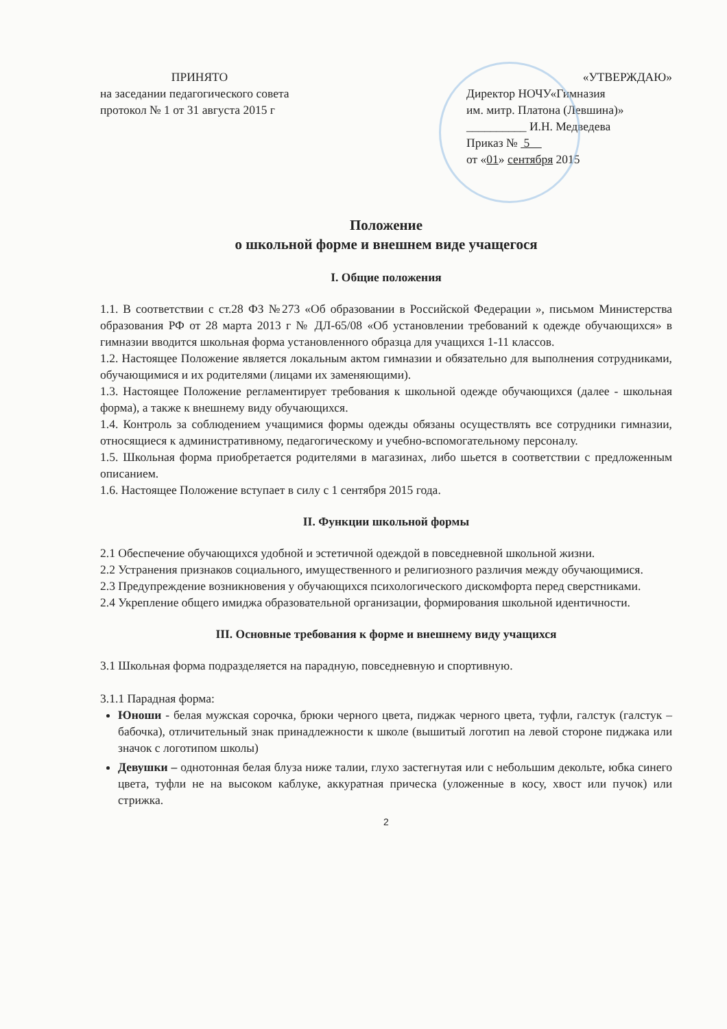ПРИНЯТО
на заседании педагогического совета
протокол № 1 от 31 августа 2015 г
«УТВЕРЖДАЮ»
Директор НОЧУ«Гимназия
им. митр. Платона (Левшина)»
__________ И.Н. Медведева
Приказ № 5
от «01» сентября 2015
Положение
о школьной форме и внешнем виде учащегося
I. Общие положения
1.1. В соответствии с ст.28 ФЗ №273 «Об образовании в Российской Федерации », письмом Министерства образования РФ от 28 марта 2013 г № ДЛ-65/08 «Об установлении требований к одежде обучающихся» в гимназии вводится школьная форма установленного образца для учащихся 1-11 классов.
1.2. Настоящее Положение является локальным актом гимназии и обязательно для выполнения сотрудниками, обучающимися и их родителями (лицами их заменяющими).
1.3. Настоящее Положение регламентирует требования к школьной одежде обучающихся (далее - школьная форма), а также к внешнему виду обучающихся.
1.4. Контроль за соблюдением учащимися формы одежды обязаны осуществлять все сотрудники гимназии, относящиеся к административному, педагогическому и учебно-вспомогательному персоналу.
1.5. Школьная форма приобретается родителями в магазинах, либо шьется в соответствии с предложенным описанием.
1.6. Настоящее Положение вступает в силу с 1 сентября 2015 года.
II. Функции школьной формы
2.1 Обеспечение обучающихся удобной и эстетичной одеждой в повседневной школьной жизни.
2.2 Устранения признаков социального, имущественного и религиозного различия между обучающимися.
2.3 Предупреждение возникновения у обучающихся психологического дискомфорта перед сверстниками.
2.4 Укрепление общего имиджа образовательной организации, формирования школьной идентичности.
III. Основные требования к форме и внешнему виду учащихся
3.1 Школьная форма подразделяется на парадную, повседневную и спортивную.
3.1.1 Парадная форма:
Юноши - белая мужская сорочка, брюки черного цвета, пиджак черного цвета, туфли, галстук (галстук – бабочка), отличительный знак принадлежности к школе (вышитый логотип на левой стороне пиджака или значок с логотипом школы)
Девушки – однотонная белая блуза ниже талии, глухо застегнутая или с небольшим декольте, юбка синего цвета, туфли не на высоком каблуке, аккуратная прическа (уложенные в косу, хвост или пучок) или стрижка.
2